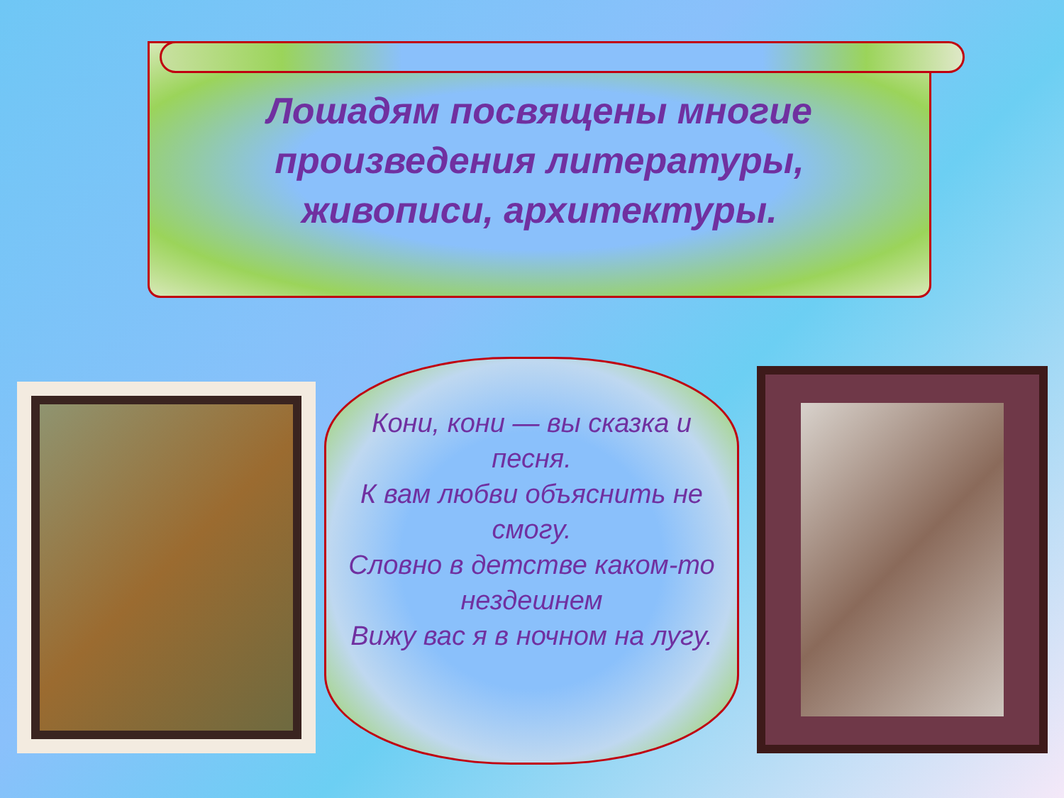Лошадям посвящены многие произведения литературы, живописи, архитектуры.
Кони, кони — вы сказка и песня.
К вам любви объяснить не смогу.
Словно в детстве каком-то нездешнем
Вижу вас я в ночном на лугу.